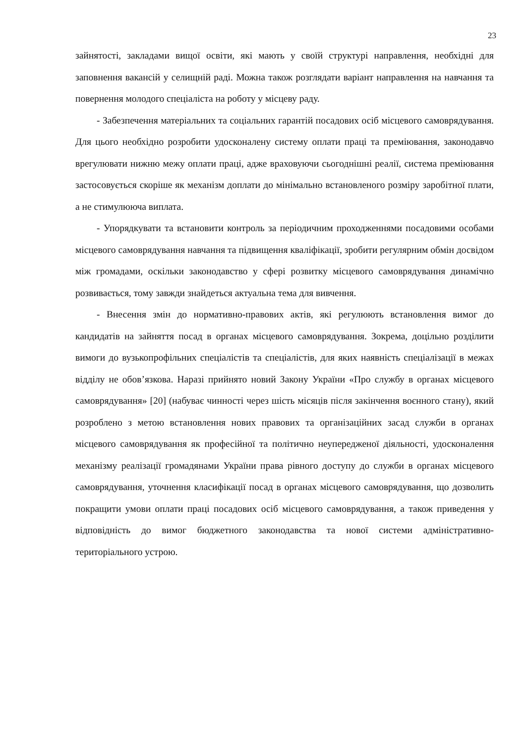23
зайнятості, закладами вищої освіти, які мають у своїй структурі направлення, необхідні для заповнення вакансій у селищній раді. Можна також розглядати варіант направлення на навчання та повернення молодого спеціаліста на роботу у місцеву раду.
- Забезпечення матеріальних та соціальних гарантій посадових осіб місцевого самоврядування. Для цього необхідно розробити удосконалену систему оплати праці та преміювання, законодавчо врегулювати нижню межу оплати праці, адже враховуючи сьогоднішні реалії, система преміювання застосовується скоріше як механізм доплати до мінімально встановленого розміру заробітної плати, а не стимулююча виплата.
- Упорядкувати та встановити контроль за періодичним проходженнями посадовими особами місцевого самоврядування навчання та підвищення кваліфікації, зробити регулярним обмін досвідом між громадами, оскільки законодавство у сфері розвитку місцевого самоврядування динамічно розвивається, тому завжди знайдеться актуальна тема для вивчення.
- Внесення змін до нормативно-правових актів, які регулюють встановлення вимог до кандидатів на зайняття посад в органах місцевого самоврядування. Зокрема, доцільно розділити вимоги до вузькопрофільних спеціалістів та спеціалістів, для яких наявність спеціалізації в межах відділу не обов’язкова. Наразі прийнято новий Закону України «Про службу в органах місцевого самоврядування» [20] (набуває чинності через шість місяців після закінчення воєнного стану), який розроблено з метою встановлення нових правових та організаційних засад служби в органах місцевого самоврядування як професійної та політично неупередженої діяльності, удосконалення механізму реалізації громадянами України права рівного доступу до служби в органах місцевого самоврядування, уточнення класифікації посад в органах місцевого самоврядування, що дозволить покращити умови оплати праці посадових осіб місцевого самоврядування, а також приведення у відповідність до вимог бюджетного законодавства та нової системи адміністративно-територіального устрою.